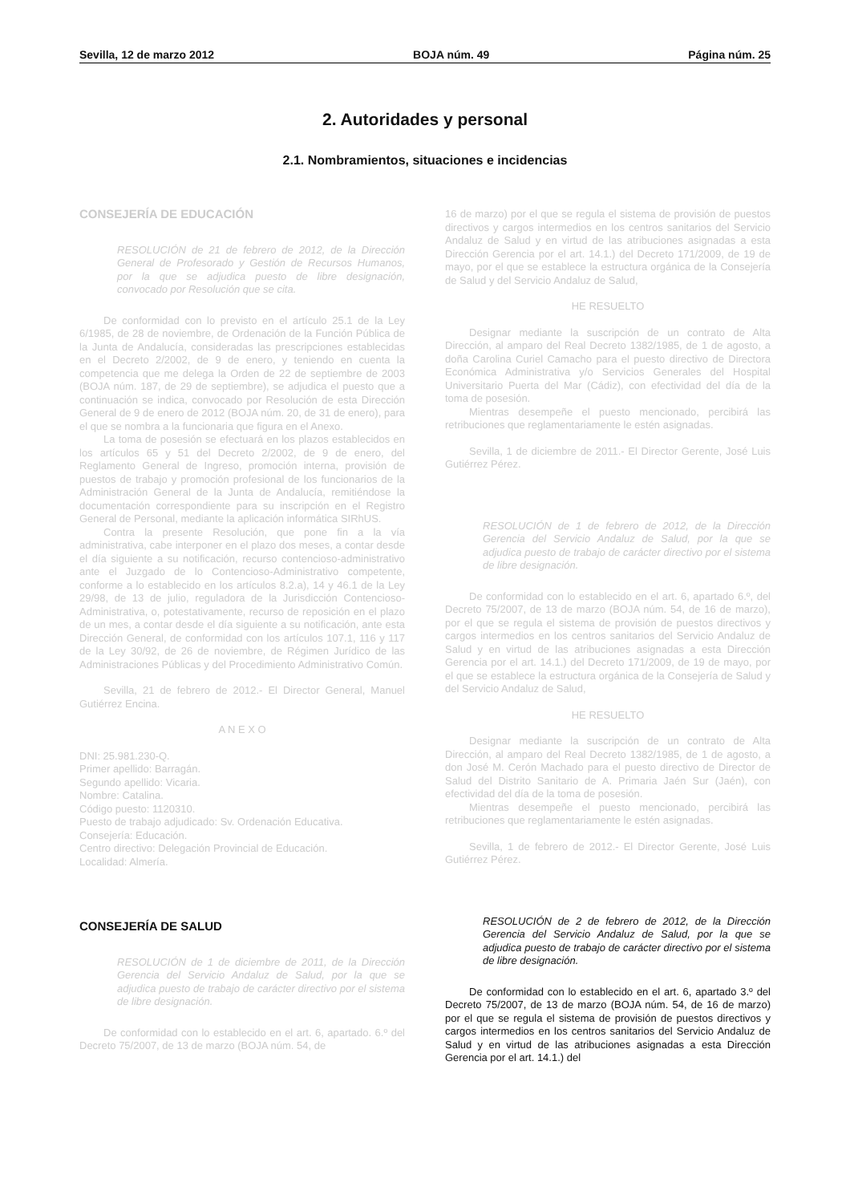Sevilla, 12 de marzo 2012 BOJA núm. 49 Página núm. 25
2. Autoridades y personal
2.1. Nombramientos, situaciones e incidencias
CONSEJERÍA DE EDUCACIÓN
RESOLUCIÓN de 21 de febrero de 2012, de la Dirección General de Profesorado y Gestión de Recursos Humanos, por la que se adjudica puesto de libre designación, convocado por Resolución que se cita.
De conformidad con lo previsto en el artículo 25.1 de la Ley 6/1985, de 28 de noviembre, de Ordenación de la Función Pública de la Junta de Andalucía, consideradas las prescripciones establecidas en el Decreto 2/2002, de 9 de enero, y teniendo en cuenta la competencia que me delega la Orden de 22 de septiembre de 2003 (BOJA núm. 187, de 29 de septiembre), se adjudica el puesto que a continuación se indica, convocado por Resolución de esta Dirección General de 9 de enero de 2012 (BOJA núm. 20, de 31 de enero), para el que se nombra a la funcionaria que figura en el Anexo.
La toma de posesión se efectuará en los plazos establecidos en los artículos 65 y 51 del Decreto 2/2002, de 9 de enero, del Reglamento General de Ingreso, promoción interna, provisión de puestos de trabajo y promoción profesional de los funcionarios de la Administración General de la Junta de Andalucía, remitiéndose la documentación correspondiente para su inscripción en el Registro General de Personal, mediante la aplicación informática SIRhUS.
Contra la presente Resolución, que pone fin a la vía administrativa, cabe interponer en el plazo dos meses, a contar desde el día siguiente a su notificación, recurso contencioso-administrativo ante el Juzgado de lo Contencioso-Administrativo competente, conforme a lo establecido en los artículos 8.2.a), 14 y 46.1 de la Ley 29/98, de 13 de julio, reguladora de la Jurisdicción Contencioso-Administrativa, o, potestativamente, recurso de reposición en el plazo de un mes, a contar desde el día siguiente a su notificación, ante esta Dirección General, de conformidad con los artículos 107.1, 116 y 117 de la Ley 30/92, de 26 de noviembre, de Régimen Jurídico de las Administraciones Públicas y del Procedimiento Administrativo Común.
Sevilla, 21 de febrero de 2012.- El Director General, Manuel Gutiérrez Encina.
A N E X O
DNI: 25.981.230-Q.
Primer apellido: Barragán.
Segundo apellido: Vicaria.
Nombre: Catalina.
Código puesto: 1120310.
Puesto de trabajo adjudicado: Sv. Ordenación Educativa.
Consejería: Educación.
Centro directivo: Delegación Provincial de Educación.
Localidad: Almería.
CONSEJERÍA DE SALUD
RESOLUCIÓN de 1 de diciembre de 2011, de la Dirección Gerencia del Servicio Andaluz de Salud, por la que se adjudica puesto de trabajo de carácter directivo por el sistema de libre designación.
De conformidad con lo establecido en el art. 6, apartado. 6.º del Decreto 75/2007, de 13 de marzo (BOJA núm. 54, de
16 de marzo) por el que se regula el sistema de provisión de puestos directivos y cargos intermedios en los centros sanitarios del Servicio Andaluz de Salud y en virtud de las atribuciones asignadas a esta Dirección Gerencia por el art. 14.1.) del Decreto 171/2009, de 19 de mayo, por el que se establece la estructura orgánica de la Consejería de Salud y del Servicio Andaluz de Salud,
HE RESUELTO
Designar mediante la suscripción de un contrato de Alta Dirección, al amparo del Real Decreto 1382/1985, de 1 de agosto, a doña Carolina Curiel Camacho para el puesto directivo de Directora Económica Administrativa y/o Servicios Generales del Hospital Universitario Puerta del Mar (Cádiz), con efectividad del día de la toma de posesión.
Mientras desempeñe el puesto mencionado, percibirá las retribuciones que reglamentariamente le estén asignadas.
Sevilla, 1 de diciembre de 2011.- El Director Gerente, José Luis Gutiérrez Pérez.
RESOLUCIÓN de 1 de febrero de 2012, de la Dirección Gerencia del Servicio Andaluz de Salud, por la que se adjudica puesto de trabajo de carácter directivo por el sistema de libre designación.
De conformidad con lo establecido en el art. 6, apartado 6.º, del Decreto 75/2007, de 13 de marzo (BOJA núm. 54, de 16 de marzo), por el que se regula el sistema de provisión de puestos directivos y cargos intermedios en los centros sanitarios del Servicio Andaluz de Salud y en virtud de las atribuciones asignadas a esta Dirección Gerencia por el art. 14.1.) del Decreto 171/2009, de 19 de mayo, por el que se establece la estructura orgánica de la Consejería de Salud y del Servicio Andaluz de Salud,
HE RESUELTO
Designar mediante la suscripción de un contrato de Alta Dirección, al amparo del Real Decreto 1382/1985, de 1 de agosto, a don José M. Cerón Machado para el puesto directivo de Director de Salud del Distrito Sanitario de A. Primaria Jaén Sur (Jaén), con efectividad del día de la toma de posesión.
Mientras desempeñe el puesto mencionado, percibirá las retribuciones que reglamentariamente le estén asignadas.
Sevilla, 1 de febrero de 2012.- El Director Gerente, José Luis Gutiérrez Pérez.
RESOLUCIÓN de 2 de febrero de 2012, de la Dirección Gerencia del Servicio Andaluz de Salud, por la que se adjudica puesto de trabajo de carácter directivo por el sistema de libre designación.
De conformidad con lo establecido en el art. 6, apartado 3.º del Decreto 75/2007, de 13 de marzo (BOJA núm. 54, de 16 de marzo) por el que se regula el sistema de provisión de puestos directivos y cargos intermedios en los centros sanitarios del Servicio Andaluz de Salud y en virtud de las atribuciones asignadas a esta Dirección Gerencia por el art. 14.1.) del